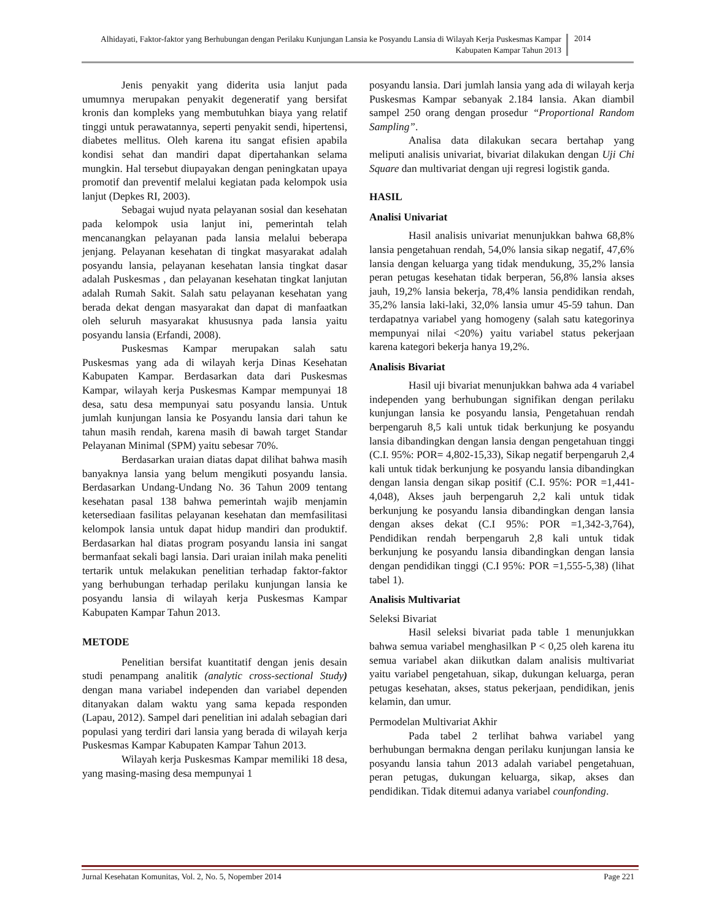Alhidayati, Faktor-faktor yang Berhubungan dengan Perilaku Kunjungan Lansia ke Posyandu Lansia di Wilayah Kerja Puskesmas Kampar Kabupaten Kampar Tahun 2013
2014
Jenis penyakit yang diderita usia lanjut pada umumnya merupakan penyakit degeneratif yang bersifat kronis dan kompleks yang membutuhkan biaya yang relatif tinggi untuk perawatannya, seperti penyakit sendi, hipertensi, diabetes mellitus. Oleh karena itu sangat efisien apabila kondisi sehat dan mandiri dapat dipertahankan selama mungkin. Hal tersebut diupayakan dengan peningkatan upaya promotif dan preventif melalui kegiatan pada kelompok usia lanjut (Depkes RI, 2003).
Sebagai wujud nyata pelayanan sosial dan kesehatan pada kelompok usia lanjut ini, pemerintah telah mencanangkan pelayanan pada lansia melalui beberapa jenjang. Pelayanan kesehatan di tingkat masyarakat adalah posyandu lansia, pelayanan kesehatan lansia tingkat dasar adalah Puskesmas , dan pelayanan kesehatan tingkat lanjutan adalah Rumah Sakit. Salah satu pelayanan kesehatan yang berada dekat dengan masyarakat dan dapat di manfaatkan oleh seluruh masyarakat khususnya pada lansia yaitu posyandu lansia (Erfandi, 2008).
Puskesmas Kampar merupakan salah satu Puskesmas yang ada di wilayah kerja Dinas Kesehatan Kabupaten Kampar. Berdasarkan data dari Puskesmas Kampar, wilayah kerja Puskesmas Kampar mempunyai 18 desa, satu desa mempunyai satu posyandu lansia. Untuk jumlah kunjungan lansia ke Posyandu lansia dari tahun ke tahun masih rendah, karena masih di bawah target Standar Pelayanan Minimal (SPM) yaitu sebesar 70%.
Berdasarkan uraian diatas dapat dilihat bahwa masih banyaknya lansia yang belum mengikuti posyandu lansia. Berdasarkan Undang-Undang No. 36 Tahun 2009 tentang kesehatan pasal 138 bahwa pemerintah wajib menjamin ketersediaan fasilitas pelayanan kesehatan dan memfasilitasi kelompok lansia untuk dapat hidup mandiri dan produktif. Berdasarkan hal diatas program posyandu lansia ini sangat bermanfaat sekali bagi lansia. Dari uraian inilah maka peneliti tertarik untuk melakukan penelitian terhadap faktor-faktor yang berhubungan terhadap perilaku kunjungan lansia ke posyandu lansia di wilayah kerja Puskesmas Kampar Kabupaten Kampar Tahun 2013.
METODE
Penelitian bersifat kuantitatif dengan jenis desain studi penampang analitik (analytic cross-sectional Study) dengan mana variabel independen dan variabel dependen ditanyakan dalam waktu yang sama kepada responden (Lapau, 2012). Sampel dari penelitian ini adalah sebagian dari populasi yang terdiri dari lansia yang berada di wilayah kerja Puskesmas Kampar Kabupaten Kampar Tahun 2013.
Wilayah kerja Puskesmas Kampar memiliki 18 desa, yang masing-masing desa mempunyai 1
posyandu lansia. Dari jumlah lansia yang ada di wilayah kerja Puskesmas Kampar sebanyak 2.184 lansia. Akan diambil sampel 250 orang dengan prosedur “Proportional Random Sampling”.
Analisa data dilakukan secara bertahap yang meliputi analisis univariat, bivariat dilakukan dengan Uji Chi Square dan multivariat dengan uji regresi logistik ganda.
HASIL
Analisi Univariat
Hasil analisis univariat menunjukkan bahwa 68,8% lansia pengetahuan rendah, 54,0% lansia sikap negatif, 47,6% lansia dengan keluarga yang tidak mendukung, 35,2% lansia peran petugas kesehatan tidak berperan, 56,8% lansia akses jauh, 19,2% lansia bekerja, 78,4% lansia pendidikan rendah, 35,2% lansia laki-laki, 32,0% lansia umur 45-59 tahun. Dan terdapatnya variabel yang homogeny (salah satu kategorinya mempunyai nilai <20%) yaitu variabel status pekerjaan karena kategori bekerja hanya 19,2%.
Analisis Bivariat
Hasil uji bivariat menunjukkan bahwa ada 4 variabel independen yang berhubungan signifikan dengan perilaku kunjungan lansia ke posyandu lansia, Pengetahuan rendah berpengaruh 8,5 kali untuk tidak berkunjung ke posyandu lansia dibandingkan dengan lansia dengan pengetahuan tinggi (C.I. 95%: POR= 4,802-15,33), Sikap negatif berpengaruh 2,4 kali untuk tidak berkunjung ke posyandu lansia dibandingkan dengan lansia dengan sikap positif (C.I. 95%: POR =1,441-4,048), Akses jauh berpengaruh 2,2 kali untuk tidak berkunjung ke posyandu lansia dibandingkan dengan lansia dengan akses dekat (C.I 95%: POR =1,342-3,764), Pendidikan rendah berpengaruh 2,8 kali untuk tidak berkunjung ke posyandu lansia dibandingkan dengan lansia dengan pendidikan tinggi (C.I 95%: POR =1,555-5,38) (lihat tabel 1).
Analisis Multivariat
Seleksi Bivariat
Hasil seleksi bivariat pada table 1 menunjukkan bahwa semua variabel menghasilkan P < 0,25 oleh karena itu semua variabel akan diikutkan dalam analisis multivariat yaitu variabel pengetahuan, sikap, dukungan keluarga, peran petugas kesehatan, akses, status pekerjaan, pendidikan, jenis kelamin, dan umur.
Permodelan Multivariat Akhir
Pada tabel 2 terlihat bahwa variabel yang berhubungan bermakna dengan perilaku kunjungan lansia ke posyandu lansia tahun 2013 adalah variabel pengetahuan, peran petugas, dukungan keluarga, sikap, akses dan pendidikan. Tidak ditemui adanya variabel counfonding.
Jurnal Kesehatan Komunitas, Vol. 2, No. 5, Nopember 2014 Page 221